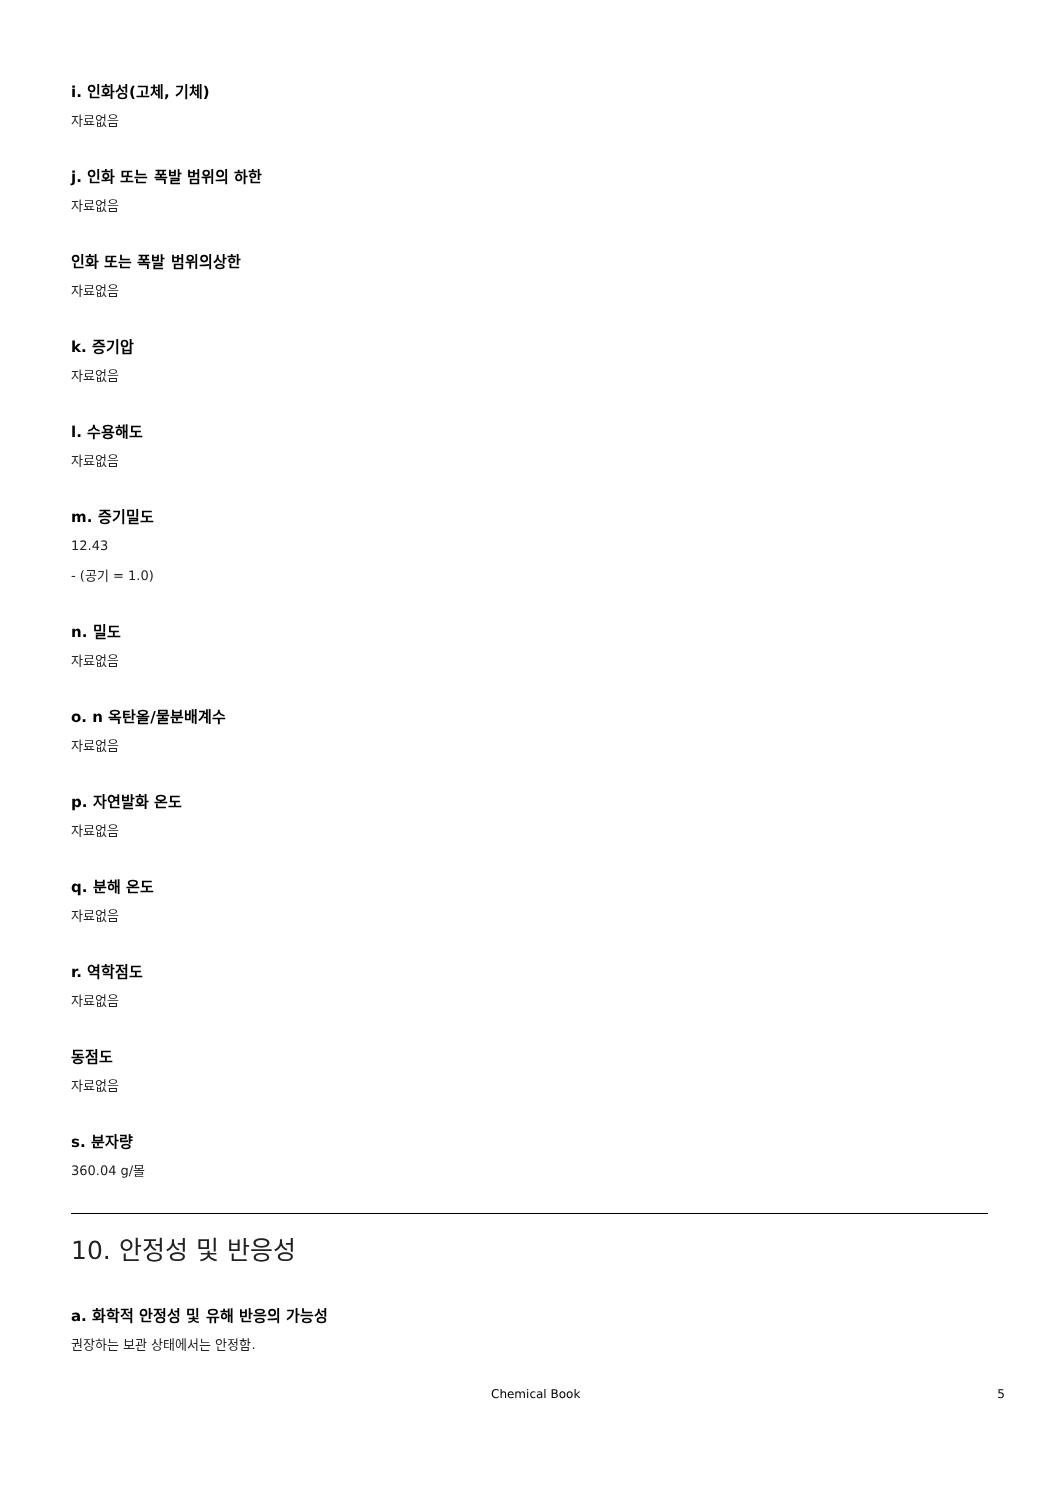i. 인화성(고체, 기체)
자료없음
j. 인화 또는 폭발 범위의 하한
자료없음
인화 또는 폭발 범위의상한
자료없음
k. 증기압
자료없음
l. 수용해도
자료없음
m. 증기밀도
12.43
- (공기 = 1.0)
n. 밀도
자료없음
o. n 옥탄올/물분배계수
자료없음
p. 자연발화 온도
자료없음
q. 분해 온도
자료없음
r. 역학점도
자료없음
동점도
자료없음
s. 분자량
360.04 g/몰
10. 안정성 및 반응성
a. 화학적 안정성 및 유해 반응의 가능성
권장하는 보관 상태에서는 안정함.
Chemical Book 5